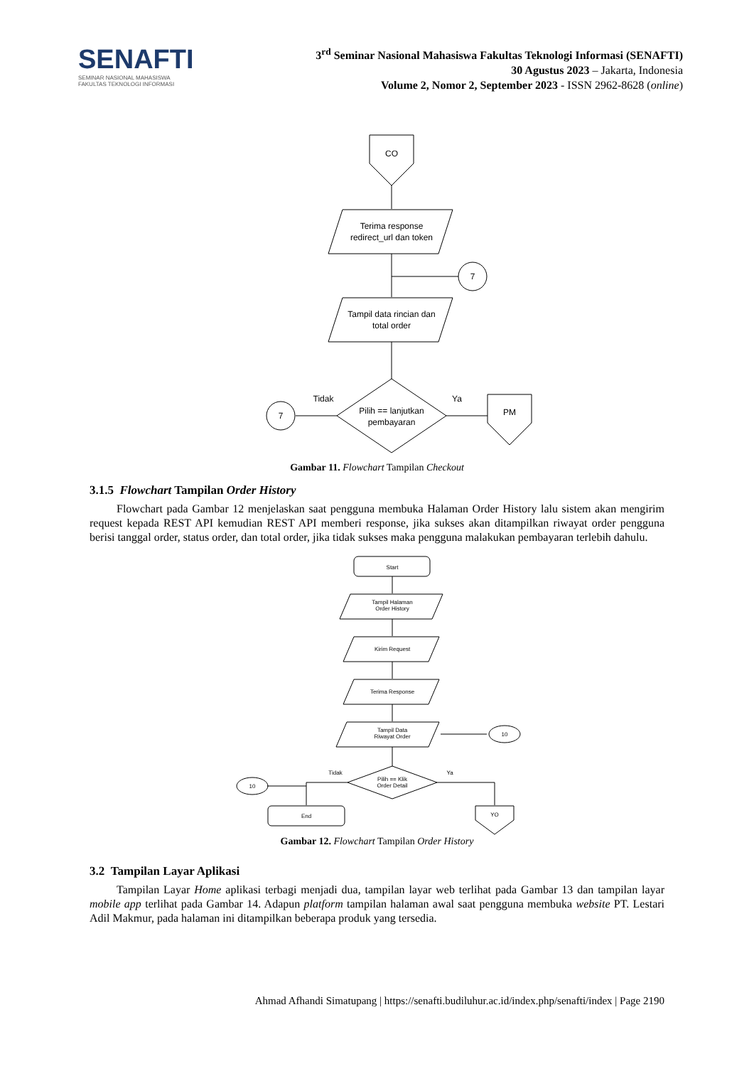SENAFTI
SEMINAR NASIONAL MAHASISWA
FAKULTAS TEKNOLOGI INFORMASI
3<sup>rd</sup> Seminar Nasional Mahasiswa Fakultas Teknologi Informasi (SENAFTI)
30 Agustus 2023 – Jakarta, Indonesia
Volume 2, Nomor 2, September 2023 - ISSN 2962-8628 (online)
CO
Terima response
redirect_url dan token
7
Tampil data rincian dan
total order
7
Tidak
Ya
Pilih == lanjutkan
pembayaran
PM
Gambar 11. Flowchart Tampilan Checkout
3.1.5 Flowchart Tampilan Order History
Flowchart pada Gambar 12 menjelaskan saat pengguna membuka Halaman Order History lalu sistem akan mengirim request kepada REST API kemudian REST API memberi response, jika sukses akan ditampilkan riwayat order pengguna berisi tanggal order, status order, dan total order, jika tidak sukses maka pengguna malakukan pembayaran terlebih dahulu.
Start
Tampil Halaman
Order History
Kirim Request
Terima Response
Tampil Data
Riwayat Order
10
10
Tidak
Ya
Pilih == Klik
Order Detail
End
YO
Gambar 12. Flowchart Tampilan Order History
3.2 Tampilan Layar Aplikasi
Tampilan Layar Home aplikasi terbagi menjadi dua, tampilan layar web terlihat pada Gambar 13 dan tampilan layar mobile app terlihat pada Gambar 14. Adapun platform tampilan halaman awal saat pengguna membuka website PT. Lestari Adil Makmur, pada halaman ini ditampilkan beberapa produk yang tersedia.
Ahmad Afhandi Simatupang | https://senafti.budiluhur.ac.id/index.php/senafti/index | Page 2190